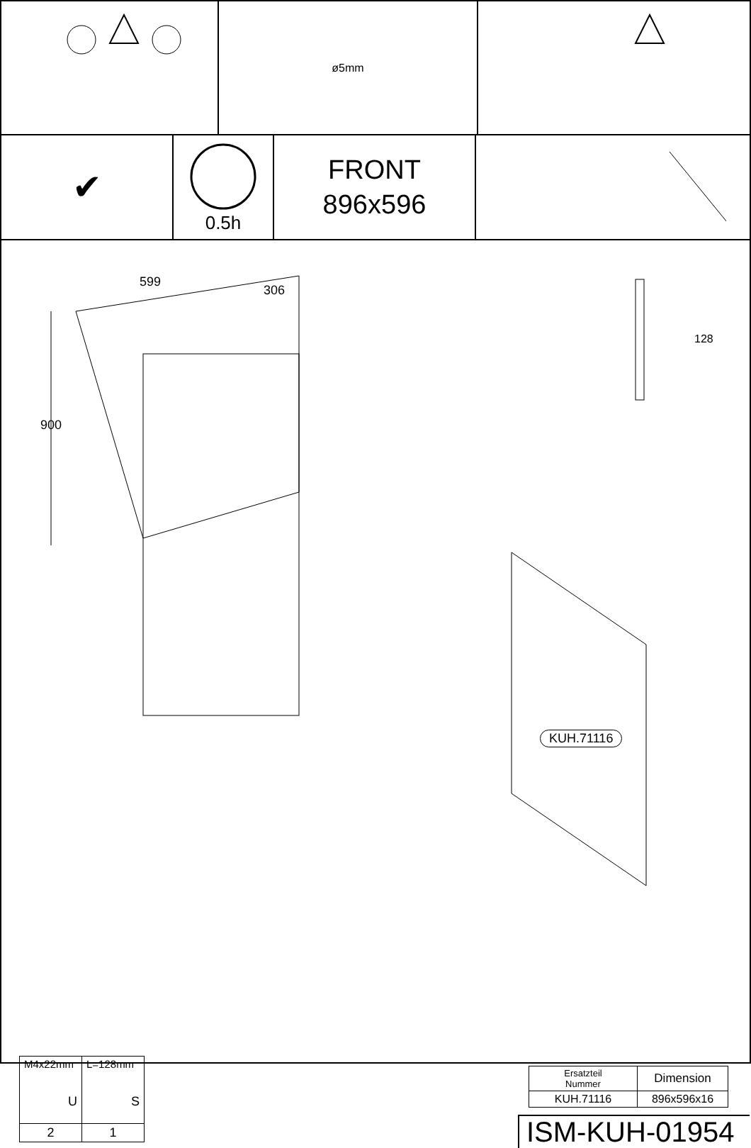ø5mm
✔
0.5h
FRONT
896x596
599
306
900
128
KUH.71116
| M4x22mm U | L=128mm S |
| 2 | 1 |
| Ersatzteil Nummer | Dimension |
| --- | --- |
| KUH.71116 | 896x596x16 |
ISM-KUH-01954